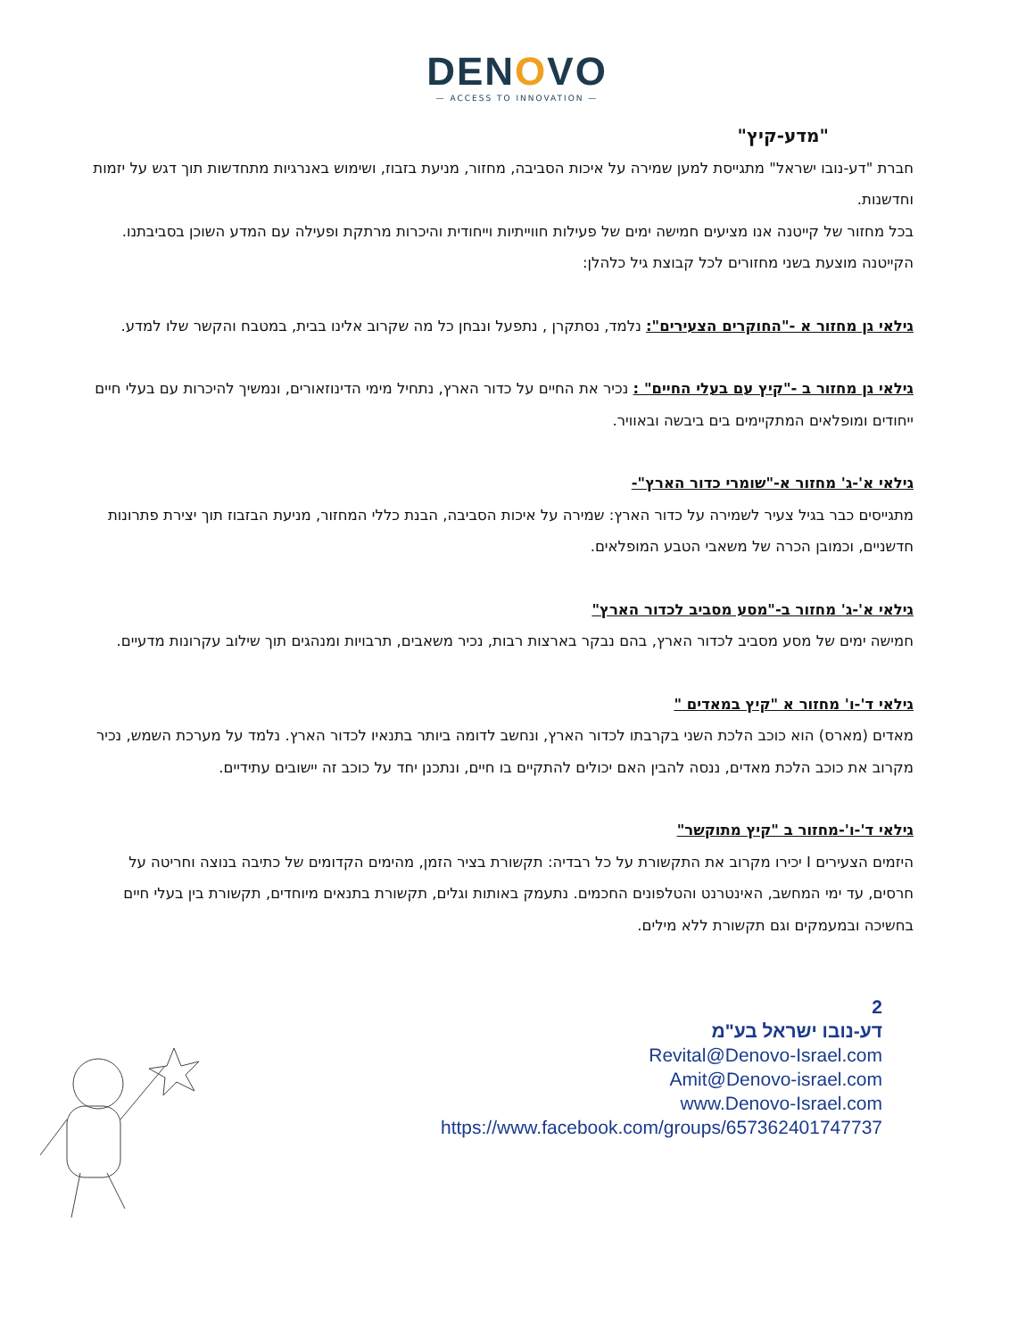DENOVO
— ACCESS TO INNOVATION —
"מדע-קיץ"
חברת "דע-נובו ישראל" מתגייסת למען שמירה על איכות הסביבה, מחזור, מניעת בזבוז, ושימוש באנרגיות מתחדשות תוך דגש על יזמות וחדשנות.
בכל מחזור של קייטנה אנו מציעים חמישה ימים של פעילות חווייתיות וייחודית והיכרות מרתקת ופעילה עם המדע השוכן בסביבתנו.
הקייטנה מוצעת בשני מחזורים לכל קבוצת גיל כלהלן:
גילאי גן מחזור א -"החוקרים הצעירים": נלמד, נסתקרן , נתפעל ונבחן כל מה שקרוב אלינו בבית, במטבח והקשר שלו למדע.
גילאי גן מחזור ב -"קיץ עם בעלי החיים" : נכיר את החיים על כדור הארץ, נתחיל מימי הדינוזאורים, ונמשיך להיכרות עם בעלי חיים ייחודים ומופלאים המתקיימים בים ביבשה ובאוויר.
גילאי א'-ג' מחזור א-"שומרי כדור הארץ"-
מתגייסים כבר בגיל צעיר לשמירה על כדור הארץ: שמירה על איכות הסביבה, הבנת כללי המחזור, מניעת הבזבוז תוך יצירת פתרונות חדשניים, וכמובן הכרה של משאבי הטבע המופלאים.
גילאי א'-ג' מחזור ב-"מסע מסביב לכדור הארץ"
חמישה ימים של מסע מסביב לכדור הארץ, בהם נבקר בארצות רבות, נכיר משאבים, תרבויות ומנהגים תוך שילוב עקרונות מדעיים.
גילאי ד'-ו' מחזור א "קיץ במאדים "
מאדים (מארס) הוא כוכב הלכת השני בקרבתו לכדור הארץ, ונחשב לדומה ביותר בתנאיו לכדור הארץ. נלמד על מערכת השמש, נכיר מקרוב את כוכב הלכת מאדים, ננסה להבין האם יכולים להתקיים בו חיים, ונתכנן יחד על כוכב זה יישובים עתידיים.
גילאי ד'-ו'-מחזור ב "קיץ מתוקשר"
היזמים הצעירים I יכירו מקרוב את התקשורת על כל רבדיה: תקשורת בציר הזמן, מהימים הקדומים של כתיבה בנוצה וחריטה על חרסים, עד ימי המחשב, האינטרנט והטלפונים החכמים. נתעמק באותות וגלים, תקשורת בתנאים מיוחדים, תקשורת בין בעלי חיים בחשיכה ובמעמקים וגם תקשורת ללא מילים.
2
דע-נובו ישראל בע"מ
Revital@Denovo-Israel.com
Amit@Denovo-israel.com
www.Denovo-Israel.com
https://www.facebook.com/groups/657362401747737